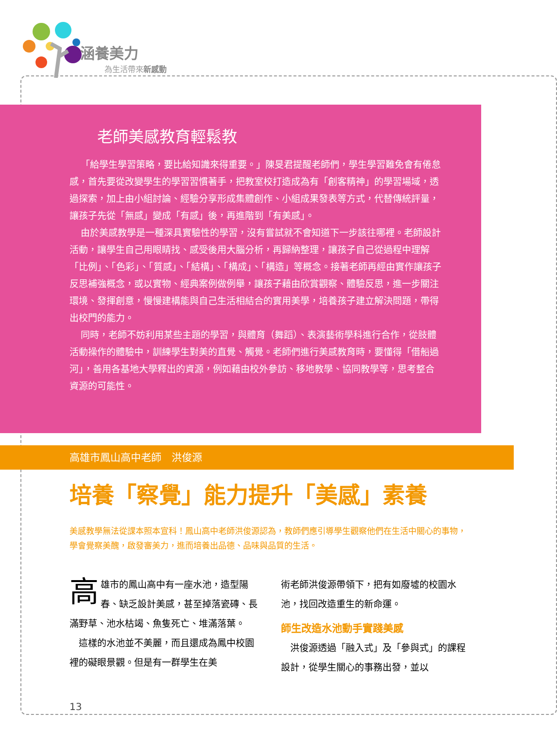涵養美力
為生活帶來新感動
老師美感教育輕鬆教
「給學生學習策略，要比給知識來得重要。」陳旻君提醒老師們，學生學習難免會有倦怠感，首先要從改變學生的學習習慣著手，把教室校打造成為有「創客精神」的學習場域，透過探索，加上由小組討論、經驗分享形成集體創作、小組成果發表等方式，代替傳統評量，讓孩子先從「無感」變成「有感」後，再進階到「有美感」。
由於美感教學是一種深具實驗性的學習，沒有嘗試就不會知道下一步該往哪裡。老師設計活動，讓學生自己用眼睛找、感受後用大腦分析，再歸納整理，讓孩子自己從過程中理解「比例」、「色彩」、「質感」、「結構」、「構成」、「構造」等概念。接著老師再經由實作讓孩子反思補強概念，或以實物、經典案例做例舉，讓孩子藉由欣賞觀察、體驗反思，進一步關注環境、發揮創意，慢慢建構能與自己生活相結合的實用美學，培養孩子建立解決問題，帶得出校門的能力。
同時，老師不妨利用某些主題的學習，與體育（舞蹈）、表演藝術學科進行合作，從肢體活動操作的體驗中，訓練學生對美的直覺、觸覺。老師們進行美感教育時，要懂得「借船過河」，善用各基地大學釋出的資源，例如藉由校外參訪、移地教學、協同教學等，思考整合資源的可能性。
高雄市鳳山高中老師　洪俊源
培養「察覺」能力提升「美感」素養
美感教學無法從課本照本宣科！鳳山高中老師洪俊源認為，教師們應引導學生觀察他們在生活中關心的事物，學會覺察美醜，啟發審美力，進而培養出品德、品味與品質的生活。
高雄市的鳳山高中有一座水池，造型陽春、缺乏設計美感，甚至掉落瓷磚、長滿野草、池水枯竭、魚隻死亡、堆滿落葉。
這樣的水池並不美麗，而且還成為鳳中校園裡的礙眼景觀。但是有一群學生在美
術老師洪俊源帶領下，把有如廢墟的校園水池，找回改造重生的新命運。
師生改造水池動手實踐美感
洪俊源透過「融入式」及「參與式」的課程設計，從學生關心的事務出發，並以
13